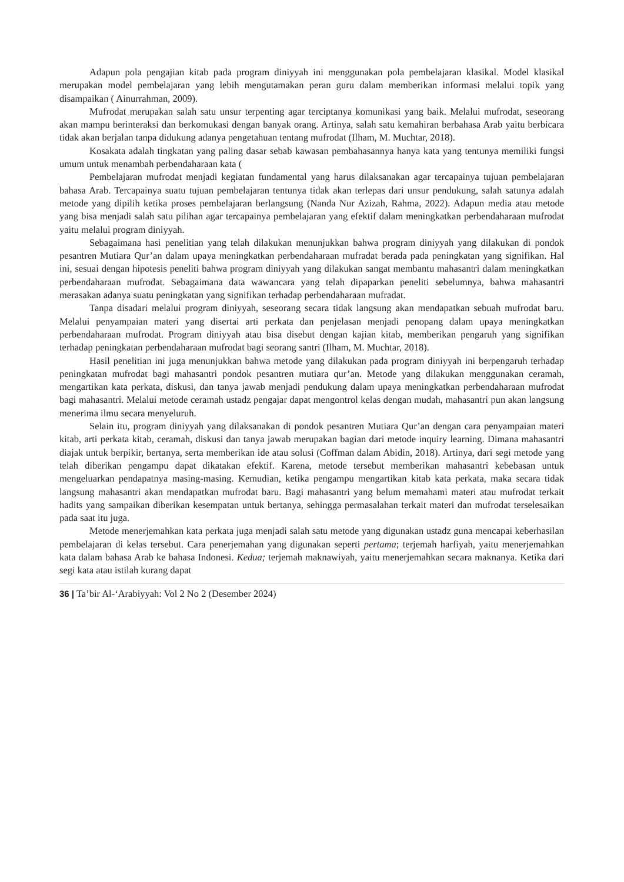Adapun pola pengajian kitab pada program diniyyah ini menggunakan pola pembelajaran klasikal. Model klasikal merupakan model pembelajaran yang lebih mengutamakan peran guru dalam memberikan informasi melalui topik yang disampaikan ( Ainurrahman, 2009).
Mufrodat merupakan salah satu unsur terpenting agar terciptanya komunikasi yang baik. Melalui mufrodat, seseorang akan mampu berinteraksi dan berkomukasi dengan banyak orang. Artinya, salah satu kemahiran berbahasa Arab yaitu berbicara tidak akan berjalan tanpa didukung adanya pengetahuan tentang mufrodat (Ilham, M. Muchtar, 2018).
Kosakata adalah tingkatan yang paling dasar sebab kawasan pembahasannya hanya kata yang tentunya memiliki fungsi umum untuk menambah perbendaharaan kata (
Pembelajaran mufrodat menjadi kegiatan fundamental yang harus dilaksanakan agar tercapainya tujuan pembelajaran bahasa Arab. Tercapainya suatu tujuan pembelajaran tentunya tidak akan terlepas dari unsur pendukung, salah satunya adalah metode yang dipilih ketika proses pembelajaran berlangsung (Nanda Nur Azizah, Rahma, 2022). Adapun media atau metode yang bisa menjadi salah satu pilihan agar tercapainya pembelajaran yang efektif dalam meningkatkan perbendaharaan mufrodat yaitu melalui program diniyyah.
Sebagaimana hasi penelitian yang telah dilakukan menunjukkan bahwa program diniyyah yang dilakukan di pondok pesantren Mutiara Qur’an dalam upaya meningkatkan perbendaharaan mufradat berada pada peningkatan yang signifikan. Hal ini, sesuai dengan hipotesis peneliti bahwa program diniyyah yang dilakukan sangat membantu mahasantri dalam meningkatkan perbendaharaan mufrodat. Sebagaimana data wawancara yang telah dipaparkan peneliti sebelumnya, bahwa mahasantri merasakan adanya suatu peningkatan yang signifikan terhadap perbendaharaan mufradat.
Tanpa disadari melalui program diniyyah, seseorang secara tidak langsung akan mendapatkan sebuah mufrodat baru. Melalui penyampaian materi yang disertai arti perkata dan penjelasan menjadi penopang dalam upaya meningkatkan perbendaharaan mufrodat. Program diniyyah atau bisa disebut dengan kajian kitab, memberikan pengaruh yang signifikan terhadap peningkatan perbendaharaan mufrodat bagi seorang santri (Ilham, M. Muchtar, 2018).
Hasil penelitian ini juga menunjukkan bahwa metode yang dilakukan pada program diniyyah ini berpengaruh terhadap peningkatan mufrodat bagi mahasantri pondok pesantren mutiara qur’an. Metode yang dilakukan menggunakan ceramah, mengartikan kata perkata, diskusi, dan tanya jawab menjadi pendukung dalam upaya meningkatkan perbendaharaan mufrodat bagi mahasantri. Melalui metode ceramah ustadz pengajar dapat mengontrol kelas dengan mudah, mahasantri pun akan langsung menerima ilmu secara menyeluruh.
Selain itu, program diniyyah yang dilaksanakan di pondok pesantren Mutiara Qur’an dengan cara penyampaian materi kitab, arti perkata kitab, ceramah, diskusi dan tanya jawab merupakan bagian dari metode inquiry learning. Dimana mahasantri diajak untuk berpikir, bertanya, serta memberikan ide atau solusi (Coffman dalam Abidin, 2018). Artinya, dari segi metode yang telah diberikan pengampu dapat dikatakan efektif. Karena, metode tersebut memberikan mahasantri kebebasan untuk mengeluarkan pendapatnya masing-masing. Kemudian, ketika pengampu mengartikan kitab kata perkata, maka secara tidak langsung mahasantri akan mendapatkan mufrodat baru. Bagi mahasantri yang belum memahami materi atau mufrodat terkait hadits yang sampaikan diberikan kesempatan untuk bertanya, sehingga permasalahan terkait materi dan mufrodat terselesaikan pada saat itu juga.
Metode menerjemahkan kata perkata juga menjadi salah satu metode yang digunakan ustadz guna mencapai keberhasilan pembelajaran di kelas tersebut. Cara penerjemahan yang digunakan seperti pertama; terjemah harfiyah, yaitu menerjemahkan kata dalam bahasa Arab ke bahasa Indonesi. Kedua; terjemah maknawiyah, yaitu menerjemahkan secara maknanya. Ketika dari segi kata atau istilah kurang dapat
36 | Ta’bir Al-‘Arabiyyah: Vol 2 No 2 (Desember 2024)